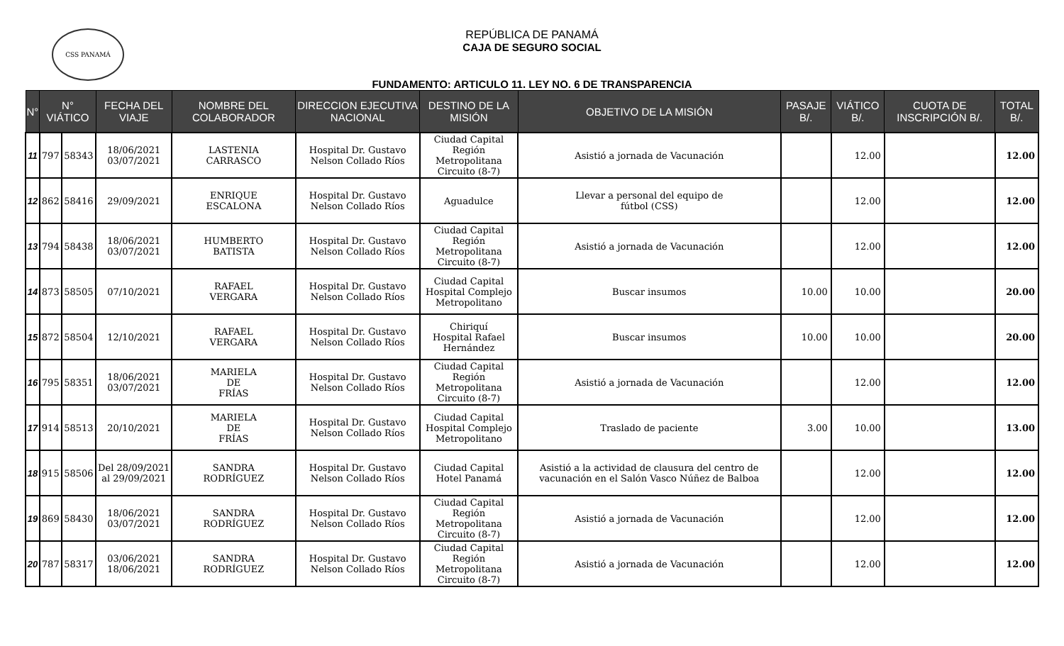CSS PANAMÁ
REPÚBLICA DE PANAMÁ
CAJA DE SEGURO SOCIAL
FUNDAMENTO: ARTICULO 11. LEY NO. 6 DE TRANSPARENCIA
| N° | N° VIÁTICO | | FECHA DEL VIAJE | NOMBRE DEL COLABORADOR | DIRECCION EJECUTIVA NACIONAL | DESTINO DE LA MISIÓN | OBJETIVO DE LA MISIÓN | PASAJE B/. | VIÁTICO B/. | CUOTA DE INSCRIPCIÓN B/. | TOTAL B/. |
| --- | --- | --- | --- | --- | --- | --- | --- | --- | --- | --- | --- |
| 11 | 797 | 58343 | 18/06/2021 03/07/2021 | LASTENIA CARRASCO | Hospital Dr. Gustavo Nelson Collado Ríos | Ciudad Capital Región Metropolitana Circuito (8-7) | Asistió a jornada de Vacunación | | 12.00 | | 12.00 |
| 12 | 862 | 58416 | 29/09/2021 | ENRIQUE ESCALONA | Hospital Dr. Gustavo Nelson Collado Ríos | Aguadulce | Llevar a personal del equipo de fútbol (CSS) | | 12.00 | | 12.00 |
| 13 | 794 | 58438 | 18/06/2021 03/07/2021 | HUMBERTO BATISTA | Hospital Dr. Gustavo Nelson Collado Ríos | Ciudad Capital Región Metropolitana Circuito (8-7) | Asistió a jornada de Vacunación | | 12.00 | | 12.00 |
| 14 | 873 | 58505 | 07/10/2021 | RAFAEL VERGARA | Hospital Dr. Gustavo Nelson Collado Ríos | Ciudad Capital Hospital Complejo Metropolitano | Buscar insumos | 10.00 | 10.00 | | 20.00 |
| 15 | 872 | 58504 | 12/10/2021 | RAFAEL VERGARA | Hospital Dr. Gustavo Nelson Collado Ríos | Chiriquí Hospital Rafael Hernández | Buscar insumos | 10.00 | 10.00 | | 20.00 |
| 16 | 795 | 58351 | 18/06/2021 03/07/2021 | MARIELA DE FRÍAS | Hospital Dr. Gustavo Nelson Collado Ríos | Ciudad Capital Región Metropolitana Circuito (8-7) | Asistió a jornada de Vacunación | | 12.00 | | 12.00 |
| 17 | 914 | 58513 | 20/10/2021 | MARIELA DE FRÍAS | Hospital Dr. Gustavo Nelson Collado Ríos | Ciudad Capital Hospital Complejo Metropolitano | Traslado de paciente | 3.00 | 10.00 | | 13.00 |
| 18 | 915 | 58506 | Del 28/09/2021 al 29/09/2021 | SANDRA RODRÍGUEZ | Hospital Dr. Gustavo Nelson Collado Ríos | Ciudad Capital Hotel Panamá | Asistió a la actividad de clausura del centro de vacunación en el Salón Vasco Núñez de Balboa | | 12.00 | | 12.00 |
| 19 | 869 | 58430 | 18/06/2021 03/07/2021 | SANDRA RODRÍGUEZ | Hospital Dr. Gustavo Nelson Collado Ríos | Ciudad Capital Región Metropolitana Circuito (8-7) | Asistió a jornada de Vacunación | | 12.00 | | 12.00 |
| 20 | 787 | 58317 | 03/06/2021 18/06/2021 | SANDRA RODRÍGUEZ | Hospital Dr. Gustavo Nelson Collado Ríos | Ciudad Capital Región Metropolitana Circuito (8-7) | Asistió a jornada de Vacunación | | 12.00 | | 12.00 |